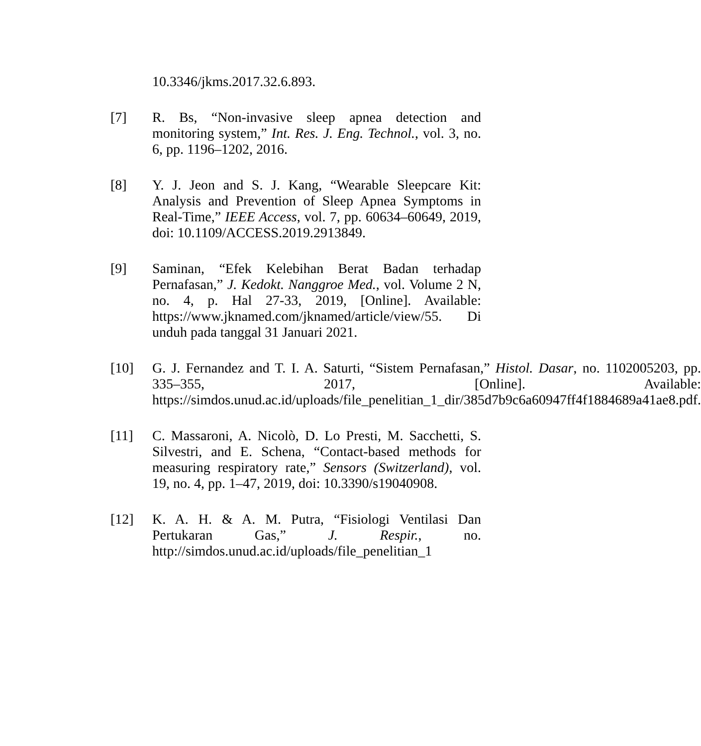10.3346/jkms.2017.32.6.893.
[7] R. Bs, “Non-invasive sleep apnea detection and monitoring system,” Int. Res. J. Eng. Technol., vol. 3, no. 6, pp. 1196–1202, 2016.
[8] Y. J. Jeon and S. J. Kang, “Wearable Sleepcare Kit: Analysis and Prevention of Sleep Apnea Symptoms in Real-Time,” IEEE Access, vol. 7, pp. 60634–60649, 2019, doi: 10.1109/ACCESS.2019.2913849.
[9] Saminan, “Efek Kelebihan Berat Badan terhadap Pernafasan,” J. Kedokt. Nanggroe Med., vol. Volume 2 N, no. 4, p. Hal 27-33, 2019, [Online]. Available: https://www.jknamed.com/jknamed/article/view/55. Di unduh pada tanggal 31 Januari 2021.
[10] G. J. Fernandez and T. I. A. Saturti, “Sistem Pernafasan,” Histol. Dasar, no. 1102005203, pp. 335–355, 2017, [Online]. Available: https://simdos.unud.ac.id/uploads/file_penelitian_1_dir/385d7b9c6a60947ff4f1884689a41ae8.pdf.
[11] C. Massaroni, A. Nicolò, D. Lo Presti, M. Sacchetti, S. Silvestri, and E. Schena, “Contact-based methods for measuring respiratory rate,” Sensors (Switzerland), vol. 19, no. 4, pp. 1–47, 2019, doi: 10.3390/s19040908.
[12] K. A. H. & A. M. Putra, “Fisiologi Ventilasi Dan Pertukaran Gas,” J. Respir., no. http://simdos.unud.ac.id/uploads/file_penelitian_1